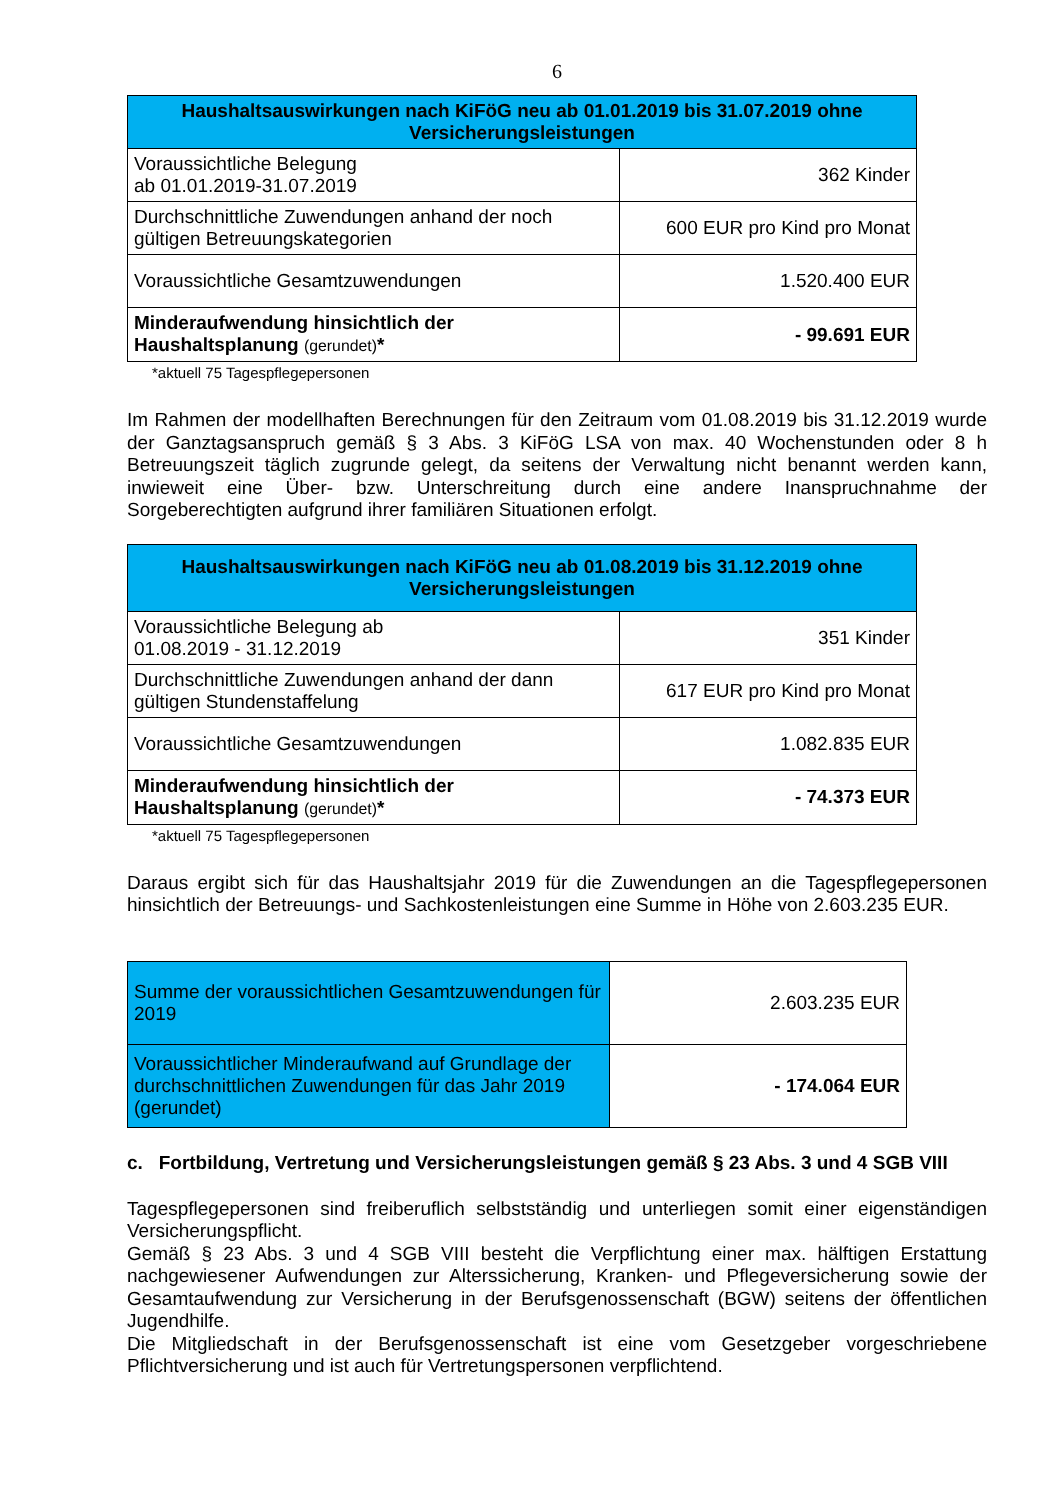6
| Haushaltsauswirkungen nach KiFöG neu ab 01.01.2019 bis 31.07.2019 ohne Versicherungsleistungen | |
| --- | --- |
| Voraussichtliche Belegung ab 01.01.2019-31.07.2019 | 362 Kinder |
| Durchschnittliche Zuwendungen anhand der noch gültigen Betreuungskategorien | 600 EUR pro Kind pro Monat |
| Voraussichtliche Gesamtzuwendungen | 1.520.400 EUR |
| Minderaufwendung hinsichtlich der Haushaltsplanung (gerundet) * | - 99.691 EUR |
*aktuell 75 Tagespflegepersonen
Im Rahmen der modellhaften Berechnungen für den Zeitraum vom 01.08.2019 bis 31.12.2019 wurde der Ganztagsanspruch gemäß § 3 Abs. 3 KiFöG LSA von max. 40 Wochenstunden oder 8 h Betreuungszeit täglich zugrunde gelegt, da seitens der Verwaltung nicht benannt werden kann, inwieweit eine Über- bzw. Unterschreitung durch eine andere Inanspruchnahme der Sorgeberechtigten aufgrund ihrer familiären Situationen erfolgt.
| Haushaltsauswirkungen nach KiFöG neu ab 01.08.2019 bis 31.12.2019 ohne Versicherungsleistungen | |
| --- | --- |
| Voraussichtliche Belegung ab 01.08.2019 - 31.12.2019 | 351 Kinder |
| Durchschnittliche Zuwendungen anhand der dann gültigen Stundenstaffelung | 617 EUR pro Kind pro Monat |
| Voraussichtliche Gesamtzuwendungen | 1.082.835 EUR |
| Minderaufwendung hinsichtlich der Haushaltsplanung (gerundet) * | - 74.373 EUR |
*aktuell 75 Tagespflegepersonen
Daraus ergibt sich für das Haushaltsjahr 2019 für die Zuwendungen an die Tagespflegepersonen hinsichtlich der Betreuungs- und Sachkostenleistungen eine Summe in Höhe von 2.603.235 EUR.
| Summe der voraussichtlichen Gesamtzuwendungen für 2019 | 2.603.235 EUR |
| Voraussichtlicher Minderaufwand auf Grundlage der durchschnittlichen Zuwendungen für das Jahr 2019 (gerundet) | - 174.064 EUR |
c. Fortbildung, Vertretung und Versicherungsleistungen gemäß § 23 Abs. 3 und 4 SGB VIII
Tagespflegepersonen sind freiberuflich selbstständig und unterliegen somit einer eigenständigen Versicherungspflicht.
Gemäß § 23 Abs. 3 und 4 SGB VIII besteht die Verpflichtung einer max. hälftigen Erstattung nachgewiesener Aufwendungen zur Alterssicherung, Kranken- und Pflegeversicherung sowie der Gesamtaufwendung zur Versicherung in der Berufsgenossenschaft (BGW) seitens der öffentlichen Jugendhilfe.
Die Mitgliedschaft in der Berufsgenossenschaft ist eine vom Gesetzgeber vorgeschriebene Pflichtversicherung und ist auch für Vertretungspersonen verpflichtend.